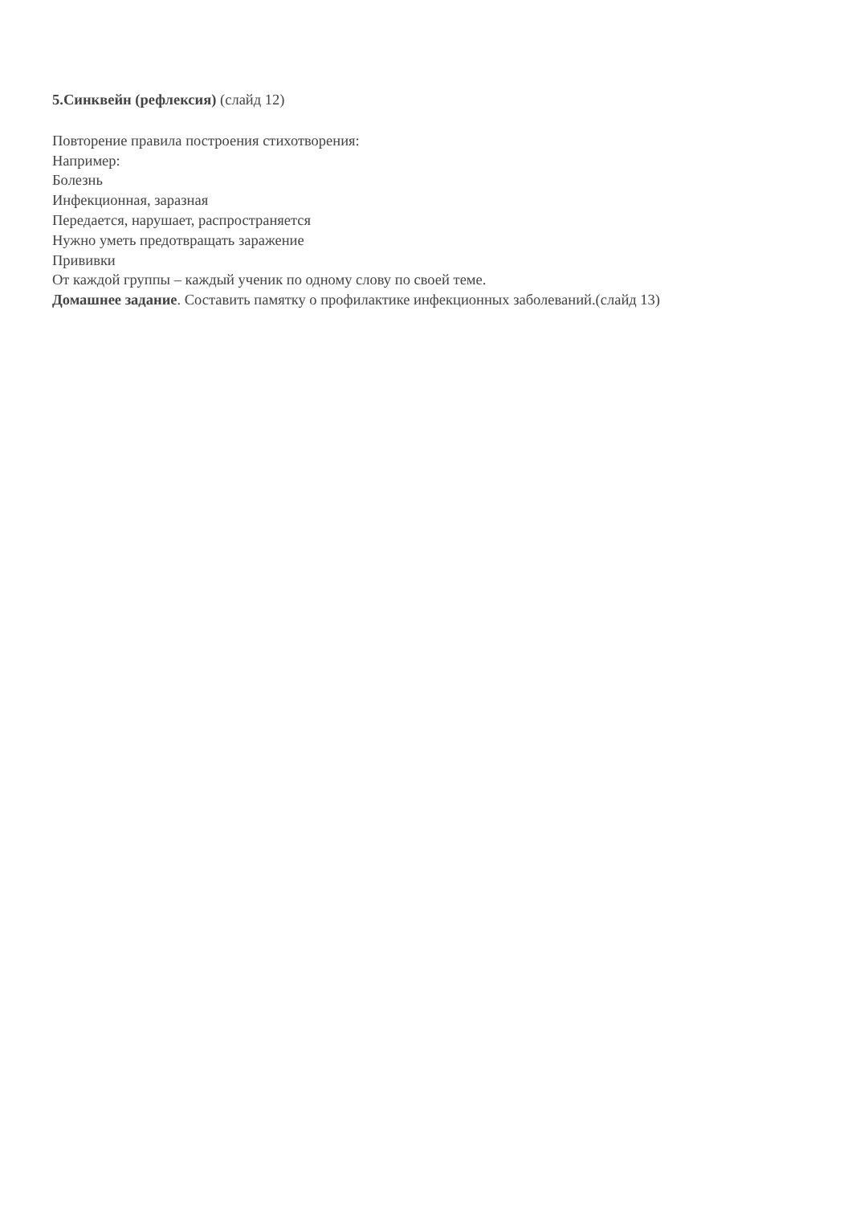5.Синквейн (рефлексия) (слайд 12)
Повторение правила построения стихотворения:
Например:
Болезнь
Инфекционная, заразная
Передается, нарушает, распространяется
Нужно уметь предотвращать заражение
Прививки
От каждой группы – каждый ученик по одному слову по своей теме.
Домашнее задание. Составить памятку о профилактике инфекционных заболеваний.(слайд 13)